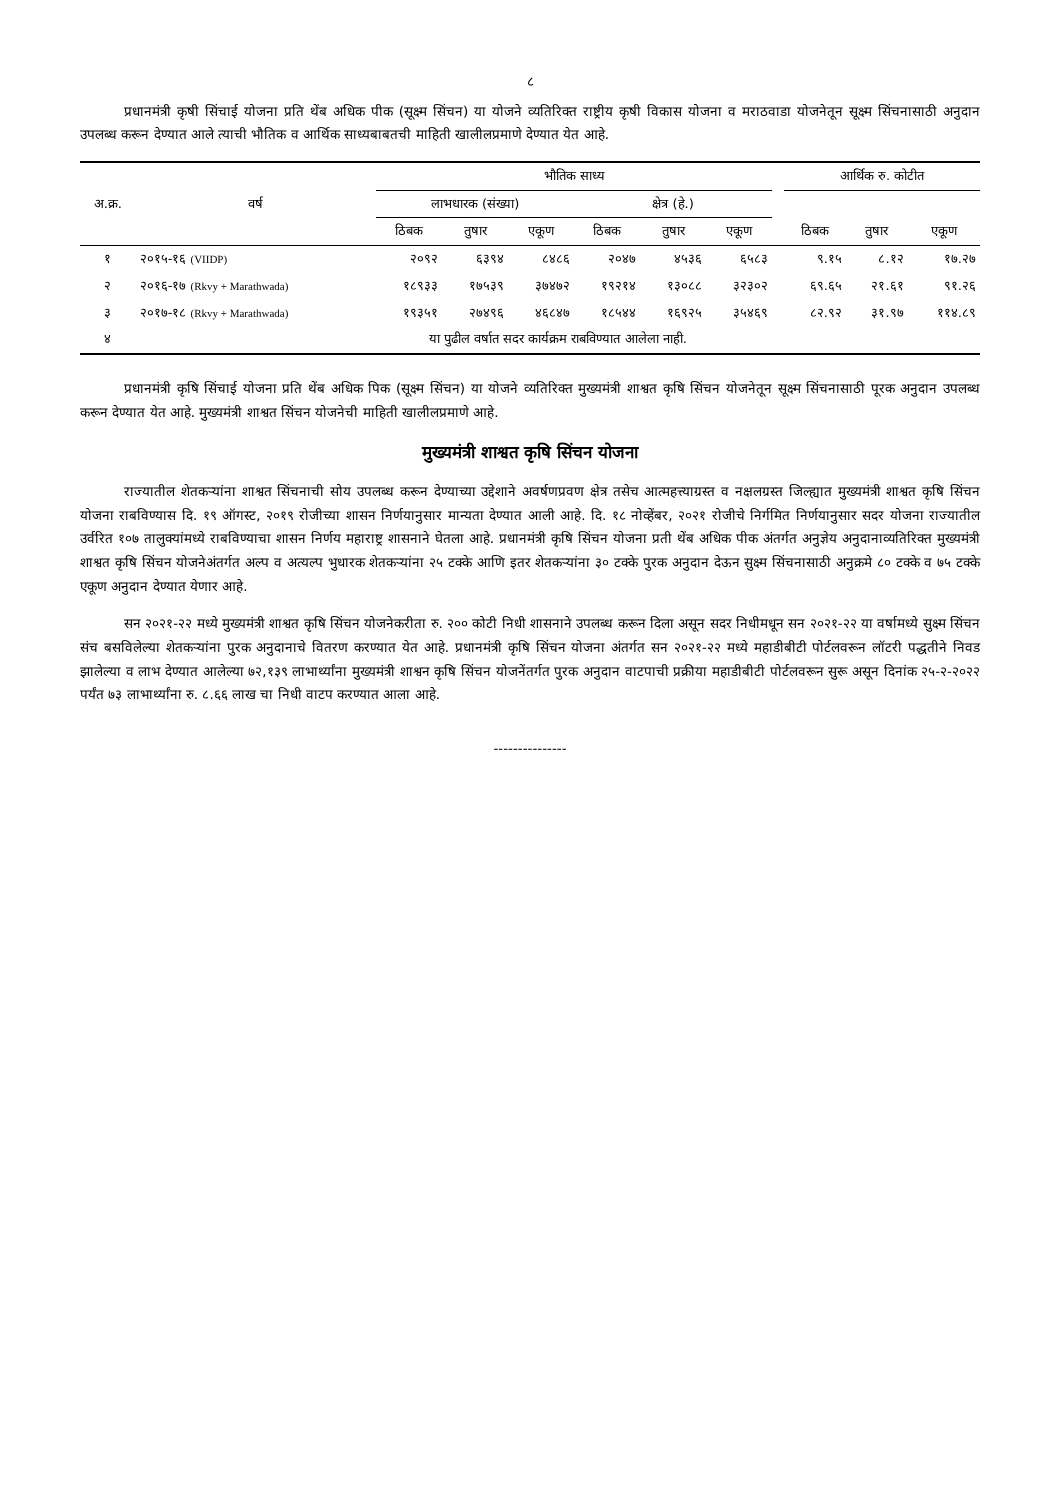८
प्रधानमंत्री कृषी सिंचाई योजना प्रति थेंब अधिक पीक (सूक्ष्म सिंचन) या योजने व्यतिरिक्त राष्ट्रीय कृषी विकास योजना व मराठवाडा योजनेतून सूक्ष्म सिंचनासाठी अनुदान उपलब्ध करून देण्यात आले त्याची भौतिक व आर्थिक साध्यबाबतची माहिती खालीलप्रमाणे देण्यात येत आहे.
| अ.क्र. | वर्ष | भौतिक साध्य | | | | | | | आर्थिक रु. कोटीत | | |
| --- | --- | --- | --- | --- | --- | --- | --- | --- | --- | --- | --- |
| | | लाभधारक (संख्या) | | | क्षेत्र (हे.) | | | | | | |
| | | ठिबक | तुषार | एकूण | ठिबक | तुषार | एकूण | | ठिबक | तुषार | एकूण |
| १ | २०१५-१६ (VIIDP) | २०९२ | ६३९४ | ८४८६ | २०४७ | ४५३६ | ६५८३ | | ९.१५ | ८.१२ | १७.२७ |
| २ | २०१६-१७ (Rkvy + Marathwada) | १८९३३ | १७५३९ | ३७४७२ | १९२१४ | १३०८८ | ३२३०२ | | ६९.६५ | २१.६१ | ९१.२६ |
| ३ | २०१७-१८ (Rkvy + Marathwada) | १९३५१ | २७४९६ | ४६८४७ | १८५४४ | १६९२५ | ३५४६९ | | ८२.९२ | ३१.९७ | ११४.८९ |
| ४ | या पुढील वर्षात सदर कार्यक्रम राबविण्यात आलेला नाही. | | | | | | | | | | |
प्रधानमंत्री कृषि सिंचाई योजना प्रति थेंब अधिक पिक (सूक्ष्म सिंचन) या योजने व्यतिरिक्त मुख्यमंत्री शाश्वत कृषि सिंचन योजनेतून सूक्ष्म सिंचनासाठी पूरक अनुदान उपलब्ध करून देण्यात येत आहे. मुख्यमंत्री शाश्वत सिंचन योजनेची माहिती खालीलप्रमाणे आहे.
मुख्यमंत्री शाश्वत कृषि सिंचन योजना
राज्यातील शेतकऱ्यांना शाश्वत सिंचनाची सोय उपलब्ध करून देण्याच्या उद्देशाने अवर्षणप्रवण क्षेत्र तसेच आत्महत्त्याग्रस्त व नक्षलग्रस्त जिल्ह्यात मुख्यमंत्री शाश्वत कृषि सिंचन योजना राबविण्यास दि. १९ ऑगस्ट, २०१९ रोजीच्या शासन निर्णयानुसार मान्यता देण्यात आली आहे. दि. १८ नोव्हेंबर, २०२१ रोजीचे निर्गमित निर्णयानुसार सदर योजना राज्यातील उर्वरित १०७ तालुक्यांमध्ये राबविण्याचा शासन निर्णय महाराष्ट्र शासनाने घेतला आहे. प्रधानमंत्री कृषि सिंचन योजना प्रती थेंब अधिक पीक अंतर्गत अनुज्ञेय अनुदानाव्यतिरिक्त मुख्यमंत्री शाश्वत कृषि सिंचन योजनेअंतर्गत अल्प व अत्यल्प भुधारक शेतकऱ्यांना २५ टक्के आणि इतर शेतकऱ्यांना ३० टक्के पुरक अनुदान देऊन सुक्ष्म सिंचनासाठी अनुक्रमे ८० टक्के व ७५ टक्के एकूण अनुदान देण्यात येणार आहे.
सन २०२१-२२ मध्ये मुख्यमंत्री शाश्वत कृषि सिंचन योजनेकरीता रु. २०० कोटी निधी शासनाने उपलब्ध करून दिला असून सदर निधीमधून सन २०२१-२२ या वर्षामध्ये सुक्ष्म सिंचन संच बसविलेल्या शेतकऱ्यांना पुरक अनुदानाचे वितरण करण्यात येत आहे. प्रधानमंत्री कृषि सिंचन योजना अंतर्गत सन २०२१-२२ मध्ये महाडीबीटी पोर्टलवरून लॉटरी पद्धतीने निवड झालेल्या व लाभ देण्यात आलेल्या ७२,१३९ लाभार्थ्यांना मुख्यमंत्री शाश्वन कृषि सिंचन योजनेंतर्गत पुरक अनुदान वाटपाची प्रक्रीया महाडीबीटी पोर्टलवरून सुरू असून दिनांक २५-२-२०२२ पर्यंत ७३ लाभार्थ्यांना रु. ८.६६ लाख चा निधी वाटप करण्यात आला आहे.
---------------